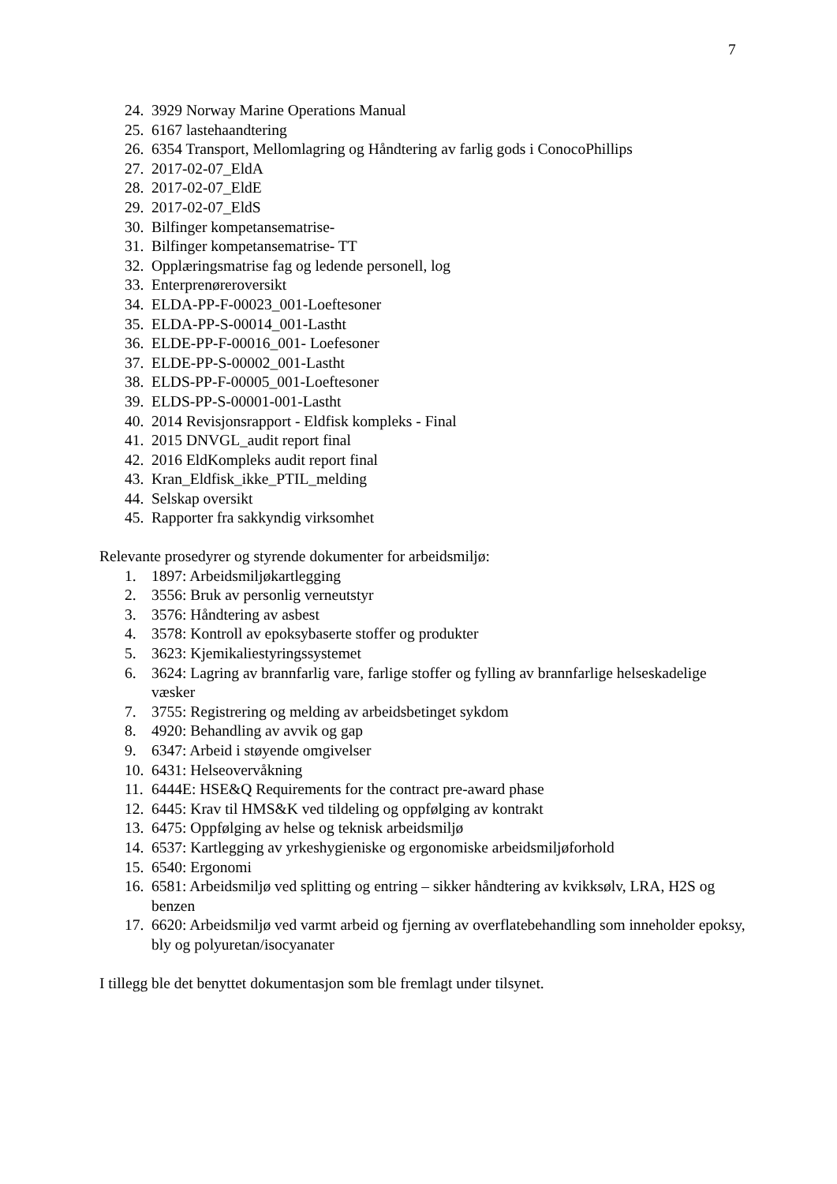7
24. 3929 Norway Marine Operations Manual
25. 6167 lastehaandtering
26. 6354 Transport, Mellomlagring og Håndtering av farlig gods i ConocoPhillips
27. 2017-02-07_EldA
28. 2017-02-07_EldE
29. 2017-02-07_EldS
30. Bilfinger kompetansematrise-
31. Bilfinger kompetansematrise- TT
32. Opplæringsmatrise fag og ledende personell, log
33. Enterprenøreroversikt
34. ELDA-PP-F-00023_001-Loeftesoner
35. ELDA-PP-S-00014_001-Lastht
36. ELDE-PP-F-00016_001- Loefesoner
37. ELDE-PP-S-00002_001-Lastht
38. ELDS-PP-F-00005_001-Loeftesoner
39. ELDS-PP-S-00001-001-Lastht
40. 2014 Revisjonsrapport - Eldfisk kompleks - Final
41. 2015 DNVGL_audit report final
42. 2016 EldKompleks audit report final
43. Kran_Eldfisk_ikke_PTIL_melding
44. Selskap oversikt
45. Rapporter fra sakkyndig virksomhet
Relevante prosedyrer og styrende dokumenter for arbeidsmiljø:
1. 1897: Arbeidsmiljøkartlegging
2. 3556: Bruk av personlig verneutstyr
3. 3576: Håndtering av asbest
4. 3578: Kontroll av epoksybaserte stoffer og produkter
5. 3623: Kjemikaliestyringssystemet
6. 3624: Lagring av brannfarlig vare, farlige stoffer og fylling av brannfarlige helseskadelige væsker
7. 3755: Registrering og melding av arbeidsbetinget sykdom
8. 4920: Behandling av avvik og gap
9. 6347: Arbeid i støyende omgivelser
10. 6431: Helseovervåkning
11. 6444E: HSE&Q Requirements for the contract pre-award phase
12. 6445: Krav til HMS&K ved tildeling og oppfølging av kontrakt
13. 6475: Oppfølging av helse og teknisk arbeidsmiljø
14. 6537: Kartlegging av yrkeshygieniske og ergonomiske arbeidsmiljøforhold
15. 6540: Ergonomi
16. 6581: Arbeidsmiljø ved splitting og entring – sikker håndtering av kvikksølv, LRA, H2S og benzen
17. 6620: Arbeidsmiljø ved varmt arbeid og fjerning av overflatebehandling som inneholder epoksy, bly og polyuretan/isocyanater
I tillegg ble det benyttet dokumentasjon som ble fremlagt under tilsynet.